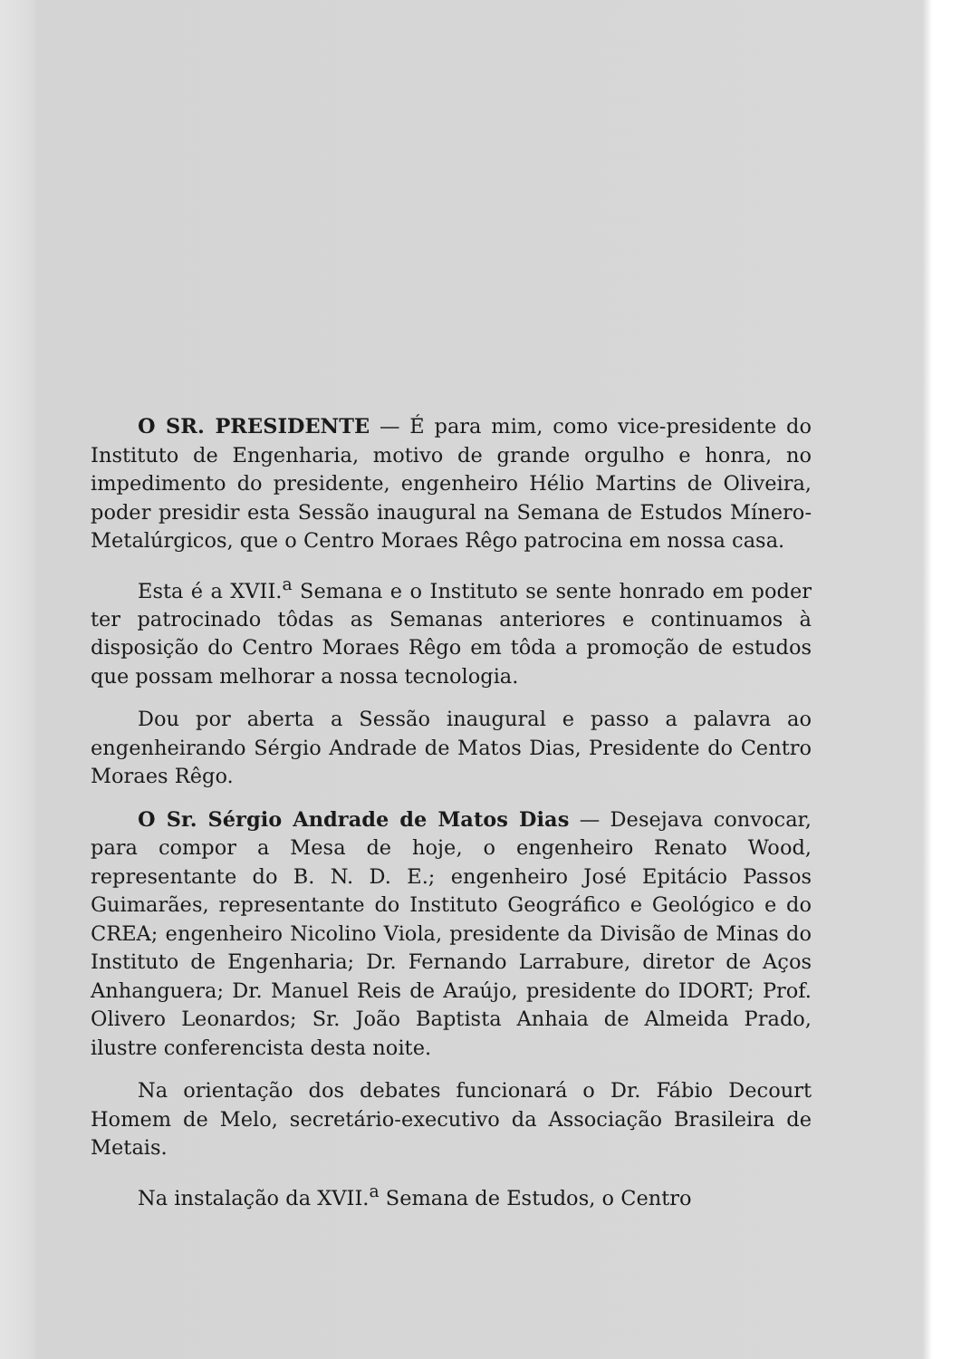O SR. PRESIDENTE — É para mim, como vice-presidente do Instituto de Engenharia, motivo de grande orgulho e honra, no impedimento do presidente, engenheiro Hélio Martins de Oliveira, poder presidir esta Sessão inaugural na Semana de Estudos Mínero-Metalúrgicos, que o Centro Moraes Rêgo patrocina em nossa casa.
Esta é a XVII.<sup>a</sup> Semana e o Instituto se sente honrado em poder ter patrocinado tôdas as Semanas anteriores e continuamos à disposição do Centro Moraes Rêgo em tôda a promoção de estudos que possam melhorar a nossa tecnologia.
Dou por aberta a Sessão inaugural e passo a palavra ao engenheirando Sérgio Andrade de Matos Dias, Presidente do Centro Moraes Rêgo.
O Sr. Sérgio Andrade de Matos Dias — Desejava convocar, para compor a Mesa de hoje, o engenheiro Renato Wood, representante do B. N. D. E.; engenheiro José Epitácio Passos Guimarães, representante do Instituto Geográfico e Geológico e do CREA; engenheiro Nicolino Viola, presidente da Divisão de Minas do Instituto de Engenharia; Dr. Fernando Larrabure, diretor de Aços Anhanguera; Dr. Manuel Reis de Araújo, presidente do IDORT; Prof. Olivero Leonardos; Sr. João Baptista Anhaia de Almeida Prado, ilustre conferencista desta noite.
Na orientação dos debates funcionará o Dr. Fábio Decourt Homem de Melo, secretário-executivo da Associação Brasileira de Metais.
Na instalação da XVII.<sup>a</sup> Semana de Estudos, o Centro